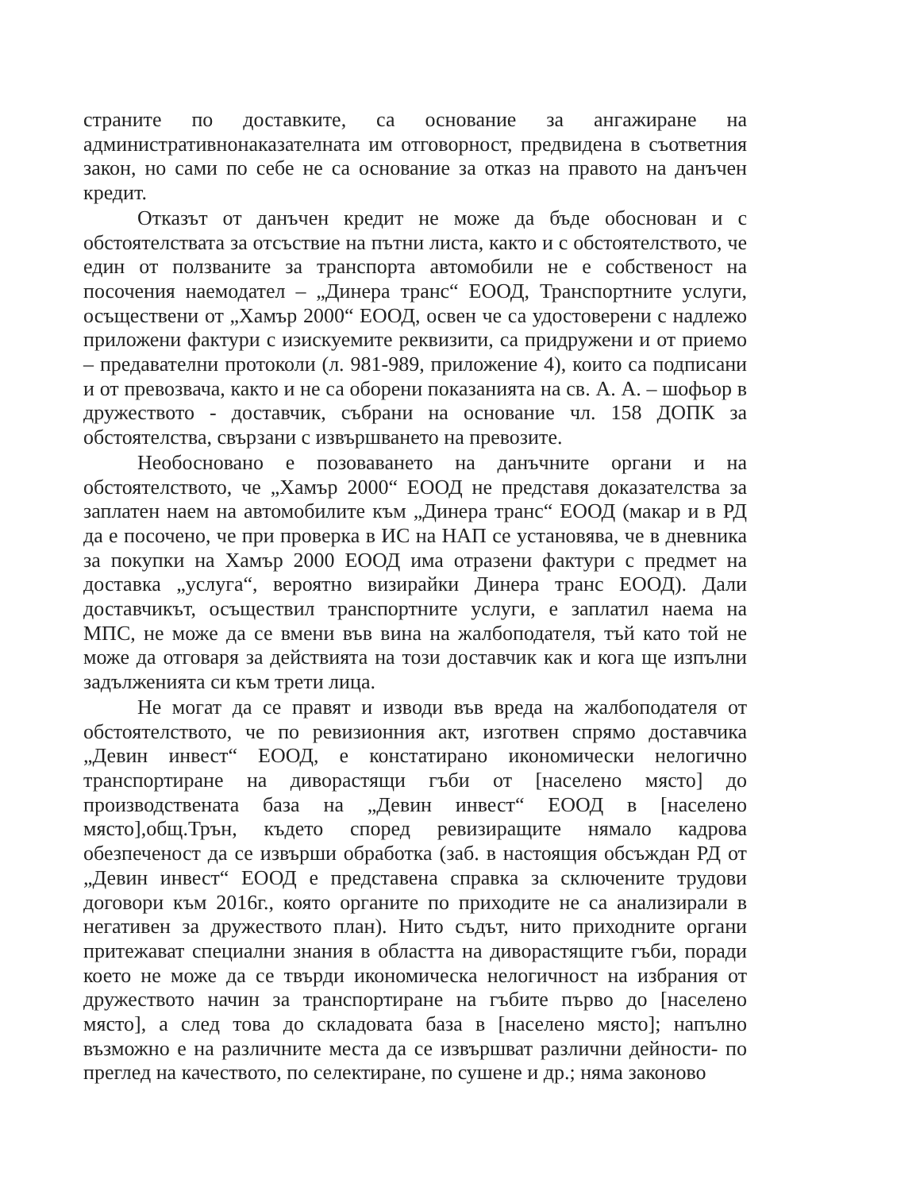страните по доставките, са основание за ангажиране на административнонаказателната им отговорност, предвидена в съответния закон, но сами по себе не са основание за отказ на правото на данъчен кредит.
Отказът от данъчен кредит не може да бъде обоснован и с обстоятелствата за отсъствие на пътни листа, както и с обстоятелството, че един от ползваните за транспорта автомобили не е собственост на посочения наемодател – „Динера транс“ ЕООД, Транспортните услуги, осъществени от „Хамър 2000“ ЕООД, освен че са удостоверени с надлежо приложени фактури с изискуемите реквизити, са придружени и от приемо – предавателни протоколи (л. 981-989, приложение 4), които са подписани и от превозвача, както и не са оборени показанията на св. А. А. – шофьор в дружеството - доставчик, събрани на основание чл. 158 ДОПК за обстоятелства, свързани с извършването на превозите.
Необосновано е позоваването на данъчните органи и на обстоятелството, че „Хамър 2000“ ЕООД не представя доказателства за заплатен наем на автомобилите към „Динера транс“ ЕООД (макар и в РД да е посочено, че при проверка в ИС на НАП се установява, че в дневника за покупки на Хамър 2000 ЕООД има отразени фактури с предмет на доставка „услуга“, вероятно визирайки Динера транс ЕООД). Дали доставчикът, осъществил транспортните услуги, е заплатил наема на МПС, не може да се вмени във вина на жалбоподателя, тъй като той не може да отговаря за действията на този доставчик как и кога ще изпълни задълженията си към трети лица.
Не могат да се правят и изводи във вреда на жалбоподателя от обстоятелството, че по ревизионния акт, изготвен спрямо доставчика „Девин инвест“ ЕООД, е констатирано икономически нелогично транспортиране на диворастящи гъби от [населено място] до производствената база на „Девин инвест“ ЕООД в [населено място],общ.Трън, където според ревизиращите нямало кадрова обезпеченост да се извърши обработка (заб. в настоящия обсъждан РД от „Девин инвест“ ЕООД е представена справка за сключените трудови договори към 2016г., която органите по приходите не са анализирали в негативен за дружеството план). Нито съдът, нито приходните органи притежават специални знания в областта на диворастящите гъби, поради което не може да се твърди икономическа нелогичност на избрания от дружеството начин за транспортиране на гъбите първо до [населено място], а след това до складовата база в [населено място]; напълно възможно е на различните места да се извършват различни дейности- по преглед на качеството, по селектиране, по сушене и др.; няма законово